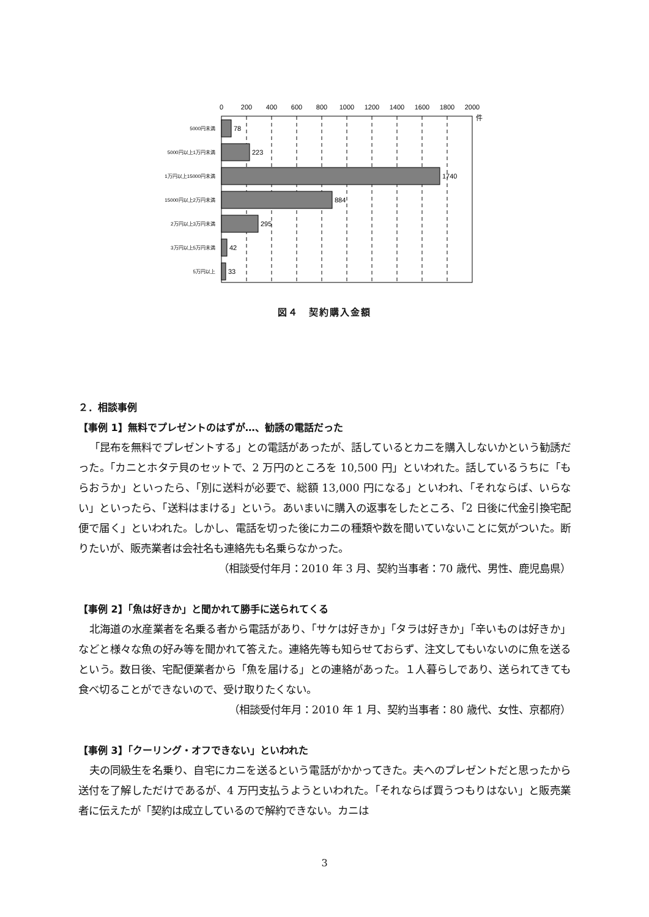0
200
400
600
800
1000
1200
1400
1600
1800
2000
件
78
223
1740
884
295
42
33
5000円未満
5000円以上1万円未満
1万円以上15000円未満
15000円以上2万円未満
2万円以上3万円未満
3万円以上5万円未満
5万円以上
図４　契約購入金額
２．相談事例
【事例 1】無料でプレゼントのはずが…、勧誘の電話だった
「昆布を無料でプレゼントする」との電話があったが、話しているとカニを購入しないかという勧誘だった。「カニとホタテ貝のセットで、2 万円のところを 10,500 円」といわれた。話しているうちに「もらおうか」といったら、「別に送料が必要で、総額 13,000 円になる」といわれ、「それならば、いらない」といったら、「送料はまける」という。あいまいに購入の返事をしたところ、「2 日後に代金引換宅配便で届く」といわれた。しかし、電話を切った後にカニの種類や数を聞いていないことに気がついた。断りたいが、販売業者は会社名も連絡先も名乗らなかった。
（相談受付年月：2010 年 3 月、契約当事者：70 歳代、男性、鹿児島県）
【事例 2】「魚は好きか」と聞かれて勝手に送られてくる
北海道の水産業者を名乗る者から電話があり、「サケは好きか」「タラは好きか」「辛いものは好きか」などと様々な魚の好み等を聞かれて答えた。連絡先等も知らせておらず、注文してもいないのに魚を送るという。数日後、宅配便業者から「魚を届ける」との連絡があった。１人暮らしであり、送られてきても食べ切ることができないので、受け取りたくない。
（相談受付年月：2010 年 1 月、契約当事者：80 歳代、女性、京都府）
【事例 3】「クーリング・オフできない」といわれた
夫の同級生を名乗り、自宅にカニを送るという電話がかかってきた。夫へのプレゼントだと思ったから送付を了解しただけであるが、4 万円支払うようといわれた。「それならば買うつもりはない」と販売業者に伝えたが「契約は成立しているので解約できない。カニは
3